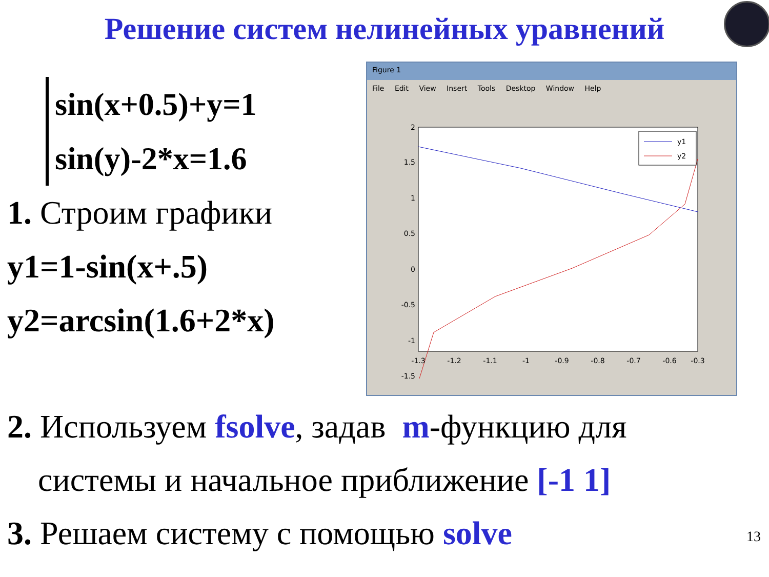Решение систем нелинейных уравнений
sin(x+0.5)+y=1
sin(y)-2*x=1.6
1. Строим графики
y1=1-sin(x+.5)
y2=arcsin(1.6+2*x)
Figure 1
File Edit View Insert Tools Desktop Window Help
y1
y2
2
1.5
1
0.5
0
-0.5
-1
-1.5
-1.3
-1.2
-1.1
-1
-0.9
-0.8
-0.7
-0.6
-0.3
2. Используем fsolve, задав m-функцию для
системы и начальное приближение [-1 1]
3. Решаем систему с помощью solve
13